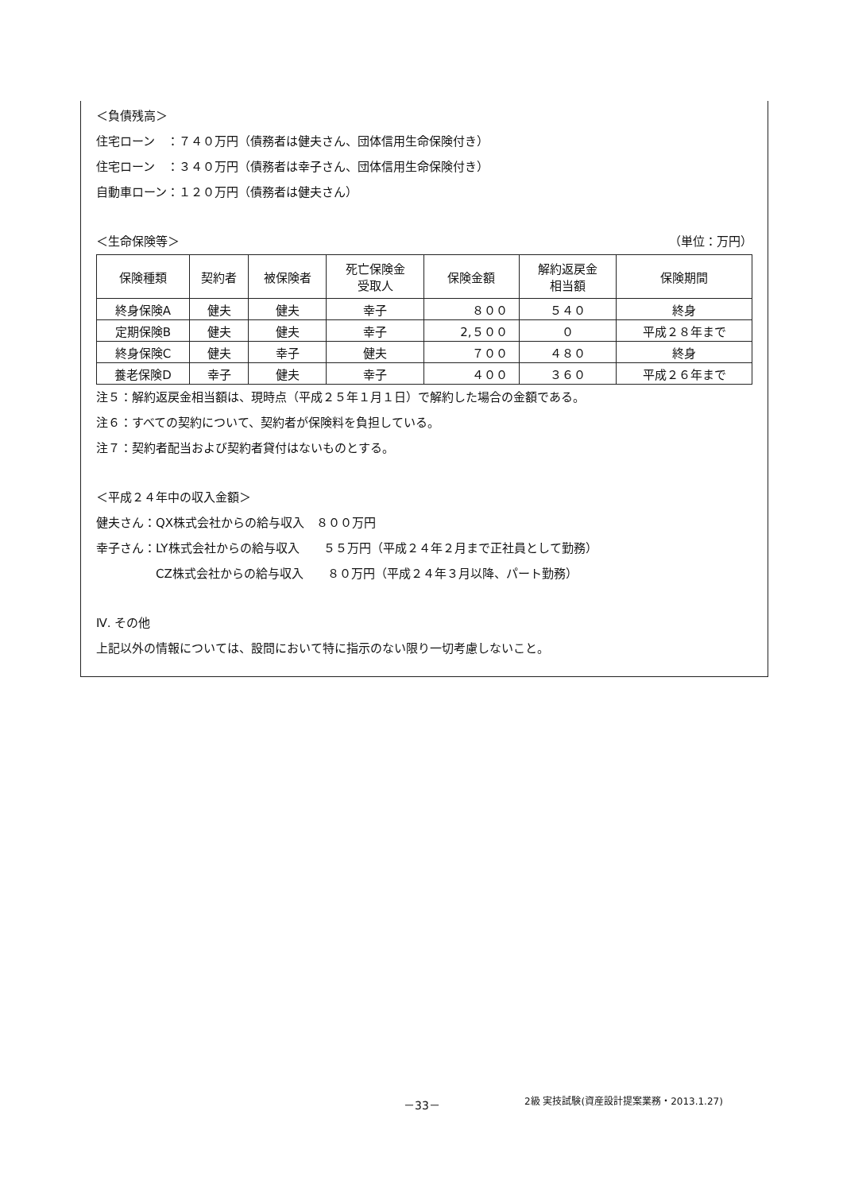＜負債残高＞
住宅ローン　：７４０万円（債務者は健夫さん、団体信用生命保険付き）
住宅ローン　：３４０万円（債務者は幸子さん、団体信用生命保険付き）
自動車ローン：１２０万円（債務者は健夫さん）
＜生命保険等＞ （単位：万円）
| 保険種類 | 契約者 | 被保険者 | 死亡保険金 受取人 | 保険金額 | 解約返戻金 相当額 | 保険期間 |
| 終身保険A | 健夫 | 健夫 | 幸子 | ８００ | ５４０ | 終身 |
| 定期保険B | 健夫 | 健夫 | 幸子 | 2,５００ | ０ | 平成２８年まで |
| 終身保険C | 健夫 | 幸子 | 健夫 | ７００ | ４８０ | 終身 |
| 養老保険D | 幸子 | 健夫 | 幸子 | ４００ | ３６０ | 平成２６年まで |
注５：解約返戻金相当額は、現時点（平成２５年１月１日）で解約した場合の金額である。
注６：すべての契約について、契約者が保険料を負担している。
注７：契約者配当および契約者貸付はないものとする。
＜平成２４年中の収入金額＞
健夫さん：QX株式会社からの給与収入　８００万円
幸子さん：LY株式会社からの給与収入　　５５万円（平成２４年２月まで正社員として勤務）
　　　　　CZ株式会社からの給与収入　　８０万円（平成２４年３月以降、パート勤務）
Ⅳ. その他
上記以外の情報については、設問において特に指示のない限り一切考慮しないこと。
－33－ 2級 実技試験(資産設計提案業務・2013.1.27)